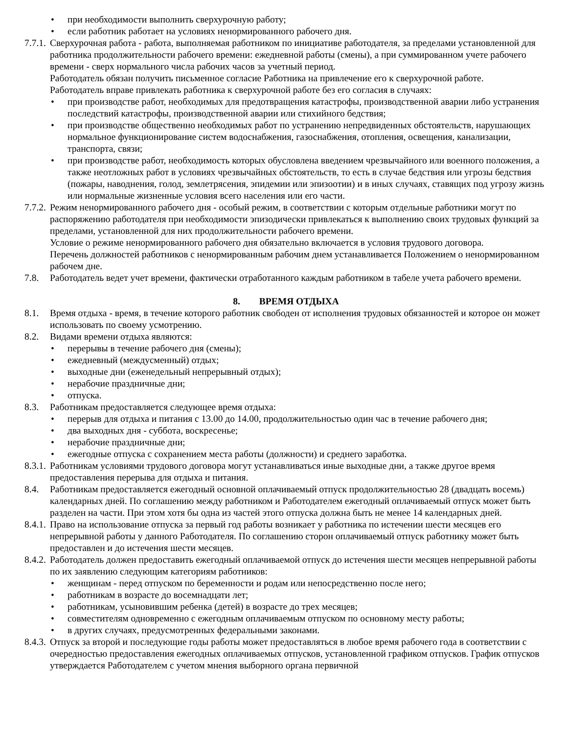• при необходимости выполнить сверхурочную работу;
• если работник работает на условиях ненормированного рабочего дня.
7.7.1. Сверхурочная работа - работа, выполняемая работником по инициативе работодателя, за пределами установленной для работника продолжительности рабочего времени: ежедневной работы (смены), а при суммированном учете рабочего времени - сверх нормального числа рабочих часов за учетный период.
Работодатель обязан получить письменное согласие Работника на привлечение его к сверхурочной работе.
Работодатель вправе привлекать работника к сверхурочной работе без его согласия в случаях:
• при производстве работ, необходимых для предотвращения катастрофы, производственной аварии либо устранения последствий катастрофы, производственной аварии или стихийного бедствия;
• при производстве общественно необходимых работ по устранению непредвиденных обстоятельств, нарушающих нормальное функционирование систем водоснабжения, газоснабжения, отопления, освещения, канализации, транспорта, связи;
• при производстве работ, необходимость которых обусловлена введением чрезвычайного или военного положения, а также неотложных работ в условиях чрезвычайных обстоятельств, то есть в случае бедствия или угрозы бедствия (пожары, наводнения, голод, землетрясения, эпидемии или эпизоотии) и в иных случаях, ставящих под угрозу жизнь или нормальные жизненные условия всего населения или его части.
7.7.2. Режим ненормированного рабочего дня - особый режим, в соответствии с которым отдельные работники могут по распоряжению работодателя при необходимости эпизодически привлекаться к выполнению своих трудовых функций за пределами, установленной для них продолжительности рабочего времени.
Условие о режиме ненормированного рабочего дня обязательно включается в условия трудового договора.
Перечень должностей работников с ненормированным рабочим днем устанавливается Положением о ненормированном рабочем дне.
7.8. Работодатель ведет учет времени, фактически отработанного каждым работником в табеле учета рабочего времени.
8. ВРЕМЯ ОТДЫХА
8.1. Время отдыха - время, в течение которого работник свободен от исполнения трудовых обязанностей и которое он может использовать по своему усмотрению.
8.2. Видами времени отдыха являются:
• перерывы в течение рабочего дня (смены);
• ежедневный (междусменный) отдых;
• выходные дни (еженедельный непрерывный отдых);
• нерабочие праздничные дни;
• отпуска.
8.3. Работникам предоставляется следующее время отдыха:
• перерыв для отдыха и питания с 13.00 до 14.00, продолжительностью один час в течение рабочего дня;
• два выходных дня - суббота, воскресенье;
• нерабочие праздничные дни;
• ежегодные отпуска с сохранением места работы (должности) и среднего заработка.
8.3.1. Работникам условиями трудового договора могут устанавливаться иные выходные дни, а также другое время предоставления перерыва для отдыха и питания.
8.4. Работникам предоставляется ежегодный основной оплачиваемый отпуск продолжительностью 28 (двадцать восемь) календарных дней. По соглашению между работником и Работодателем ежегодный оплачиваемый отпуск может быть разделен на части. При этом хотя бы одна из частей этого отпуска должна быть не менее 14 календарных дней.
8.4.1. Право на использование отпуска за первый год работы возникает у работника по истечении шести месяцев его непрерывной работы у данного Работодателя. По соглашению сторон оплачиваемый отпуск работнику может быть предоставлен и до истечения шести месяцев.
8.4.2. Работодатель должен предоставить ежегодный оплачиваемой отпуск до истечения шести месяцев непрерывной работы по их заявлению следующим категориям работников:
• женщинам - перед отпуском по беременности и родам или непосредственно после него;
• работникам в возрасте до восемнадцати лет;
• работникам, усыновившим ребенка (детей) в возрасте до трех месяцев;
• совместителям одновременно с ежегодным оплачиваемым отпуском по основному месту работы;
• в других случаях, предусмотренных федеральными законами.
8.4.3. Отпуск за второй и последующие годы работы может предоставляться в любое время рабочего года в соответствии с очередностью предоставления ежегодных оплачиваемых отпусков, установленной графиком отпусков. График отпусков утверждается Работодателем с учетом мнения выборного органа первичной